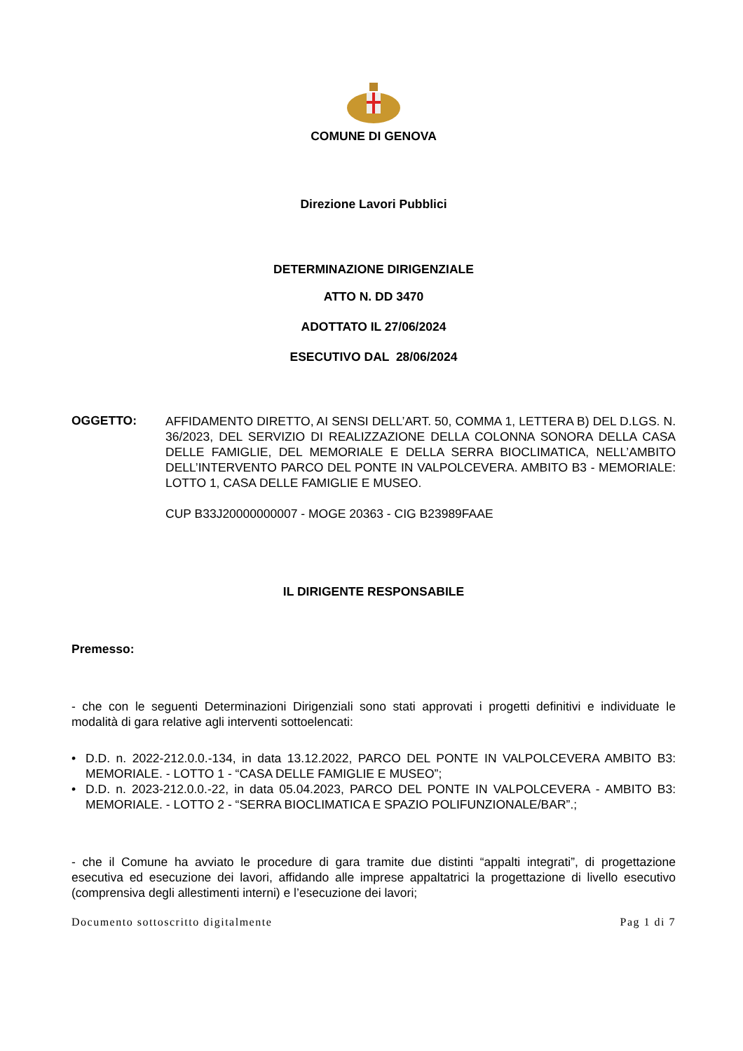COMUNE DI GENOVA
Direzione Lavori Pubblici
DETERMINAZIONE DIRIGENZIALE
ATTO N. DD 3470
ADOTTATO IL 27/06/2024
ESECUTIVO DAL 28/06/2024
OGGETTO:
AFFIDAMENTO DIRETTO, AI SENSI DELL’ART. 50, COMMA 1, LETTERA B) DEL D.LGS. N. 36/2023, DEL SERVIZIO DI REALIZZAZIONE DELLA COLONNA SONORA DELLA CASA DELLE FAMIGLIE, DEL MEMORIALE E DELLA SERRA BIOCLIMATICA, NELL’AMBITO DELL’INTERVENTO PARCO DEL PONTE IN VALPOLCEVERA. AMBITO B3 - MEMORIALE: LOTTO 1, CASA DELLE FAMIGLIE E MUSEO.
CUP B33J20000000007 - MOGE 20363 - CIG B23989FAAE
IL DIRIGENTE RESPONSABILE
Premesso:
- che con le seguenti Determinazioni Dirigenziali sono stati approvati i progetti definitivi e individuate le modalità di gara relative agli interventi sottoelencati:
• D.D. n. 2022-212.0.0.-134, in data 13.12.2022, PARCO DEL PONTE IN VALPOLCEVERA AMBITO B3: MEMORIALE. - LOTTO 1 - “CASA DELLE FAMIGLIE E MUSEO”;
• D.D. n. 2023-212.0.0.-22, in data 05.04.2023, PARCO DEL PONTE IN VALPOLCEVERA - AMBITO B3: MEMORIALE. - LOTTO 2 - “SERRA BIOCLIMATICA E SPAZIO POLIFUNZIONALE/BAR”.;
- che il Comune ha avviato le procedure di gara tramite due distinti “appalti integrati”, di progettazione esecutiva ed esecuzione dei lavori, affidando alle imprese appaltatrici la progettazione di livello esecutivo (comprensiva degli allestimenti interni) e l’esecuzione dei lavori;
Documento sottoscritto digitalmente Pag 1 di 7